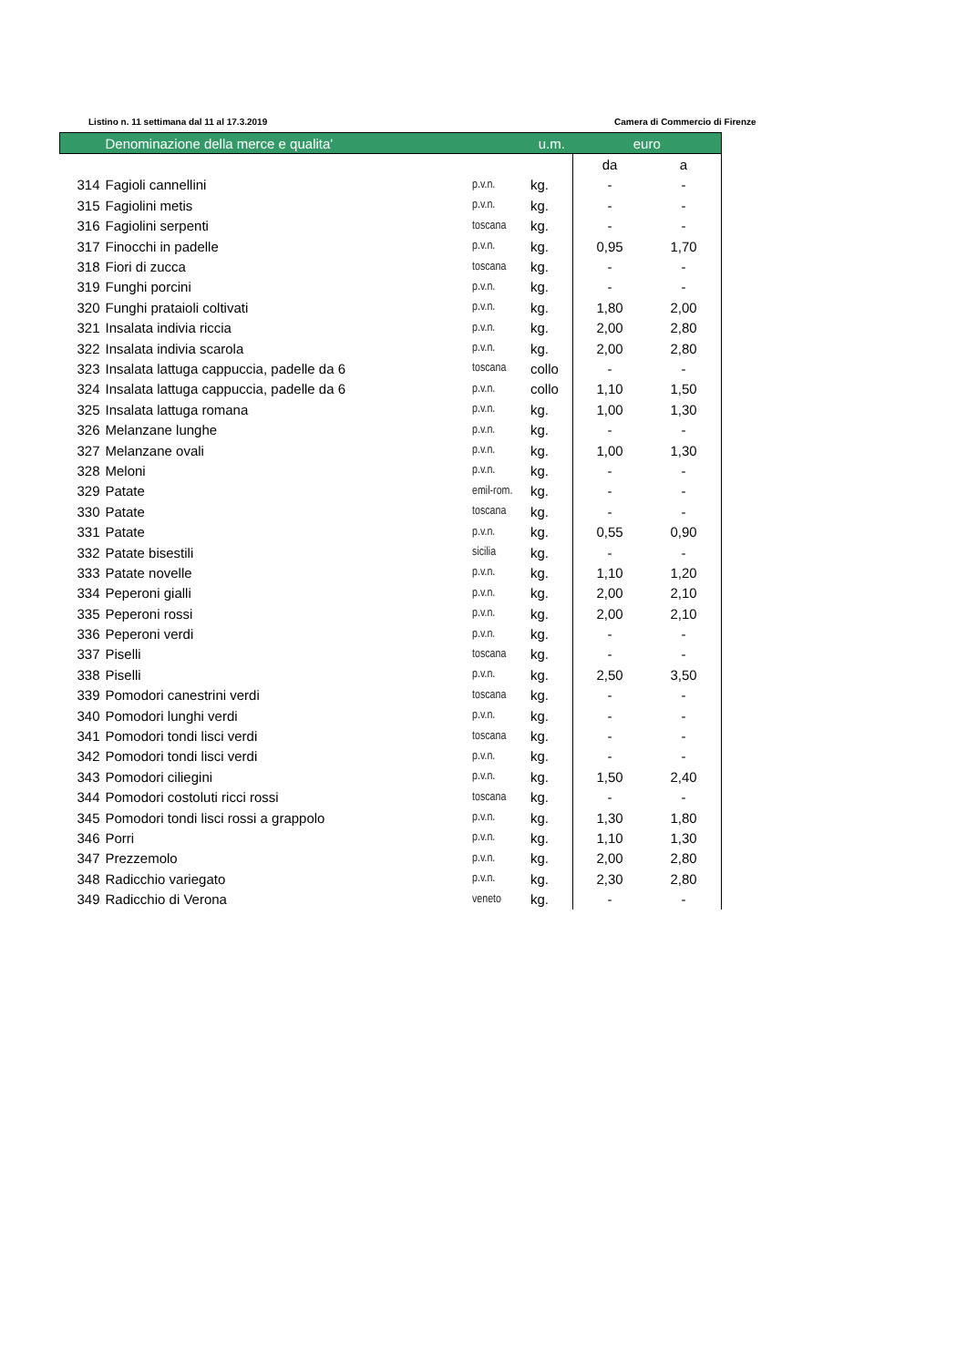Listino n. 11 settimana dal 11 al 17.3.2019 Camera di Commercio di Firenze
| | Denominazione della merce e qualita' | | u.m. | euro | |
| --- | --- | --- | --- | --- | --- |
| | | | | da | a |
| 314 | Fagioli cannellini | p.v.n. | kg. | - | - |
| 315 | Fagiolini metis | p.v.n. | kg. | - | - |
| 316 | Fagiolini serpenti | toscana | kg. | - | - |
| 317 | Finocchi in padelle | p.v.n. | kg. | 0,95 | 1,70 |
| 318 | Fiori di zucca | toscana | kg. | - | - |
| 319 | Funghi porcini | p.v.n. | kg. | - | - |
| 320 | Funghi prataioli coltivati | p.v.n. | kg. | 1,80 | 2,00 |
| 321 | Insalata indivia riccia | p.v.n. | kg. | 2,00 | 2,80 |
| 322 | Insalata indivia scarola | p.v.n. | kg. | 2,00 | 2,80 |
| 323 | Insalata lattuga cappuccia, padelle da 6 | toscana | collo | - | - |
| 324 | Insalata lattuga cappuccia, padelle da 6 | p.v.n. | collo | 1,10 | 1,50 |
| 325 | Insalata lattuga romana | p.v.n. | kg. | 1,00 | 1,30 |
| 326 | Melanzane lunghe | p.v.n. | kg. | - | - |
| 327 | Melanzane ovali | p.v.n. | kg. | 1,00 | 1,30 |
| 328 | Meloni | p.v.n. | kg. | - | - |
| 329 | Patate | emil-rom. | kg. | - | - |
| 330 | Patate | toscana | kg. | - | - |
| 331 | Patate | p.v.n. | kg. | 0,55 | 0,90 |
| 332 | Patate bisestili | sicilia | kg. | - | - |
| 333 | Patate novelle | p.v.n. | kg. | 1,10 | 1,20 |
| 334 | Peperoni gialli | p.v.n. | kg. | 2,00 | 2,10 |
| 335 | Peperoni rossi | p.v.n. | kg. | 2,00 | 2,10 |
| 336 | Peperoni verdi | p.v.n. | kg. | - | - |
| 337 | Piselli | toscana | kg. | - | - |
| 338 | Piselli | p.v.n. | kg. | 2,50 | 3,50 |
| 339 | Pomodori canestrini verdi | toscana | kg. | - | - |
| 340 | Pomodori lunghi verdi | p.v.n. | kg. | - | - |
| 341 | Pomodori tondi lisci verdi | toscana | kg. | - | - |
| 342 | Pomodori tondi lisci verdi | p.v.n. | kg. | - | - |
| 343 | Pomodori ciliegini | p.v.n. | kg. | 1,50 | 2,40 |
| 344 | Pomodori costoluti ricci rossi | toscana | kg. | - | - |
| 345 | Pomodori tondi lisci rossi a grappolo | p.v.n. | kg. | 1,30 | 1,80 |
| 346 | Porri | p.v.n. | kg. | 1,10 | 1,30 |
| 347 | Prezzemolo | p.v.n. | kg. | 2,00 | 2,80 |
| 348 | Radicchio variegato | p.v.n. | kg. | 2,30 | 2,80 |
| 349 | Radicchio di Verona | veneto | kg. | - | - |